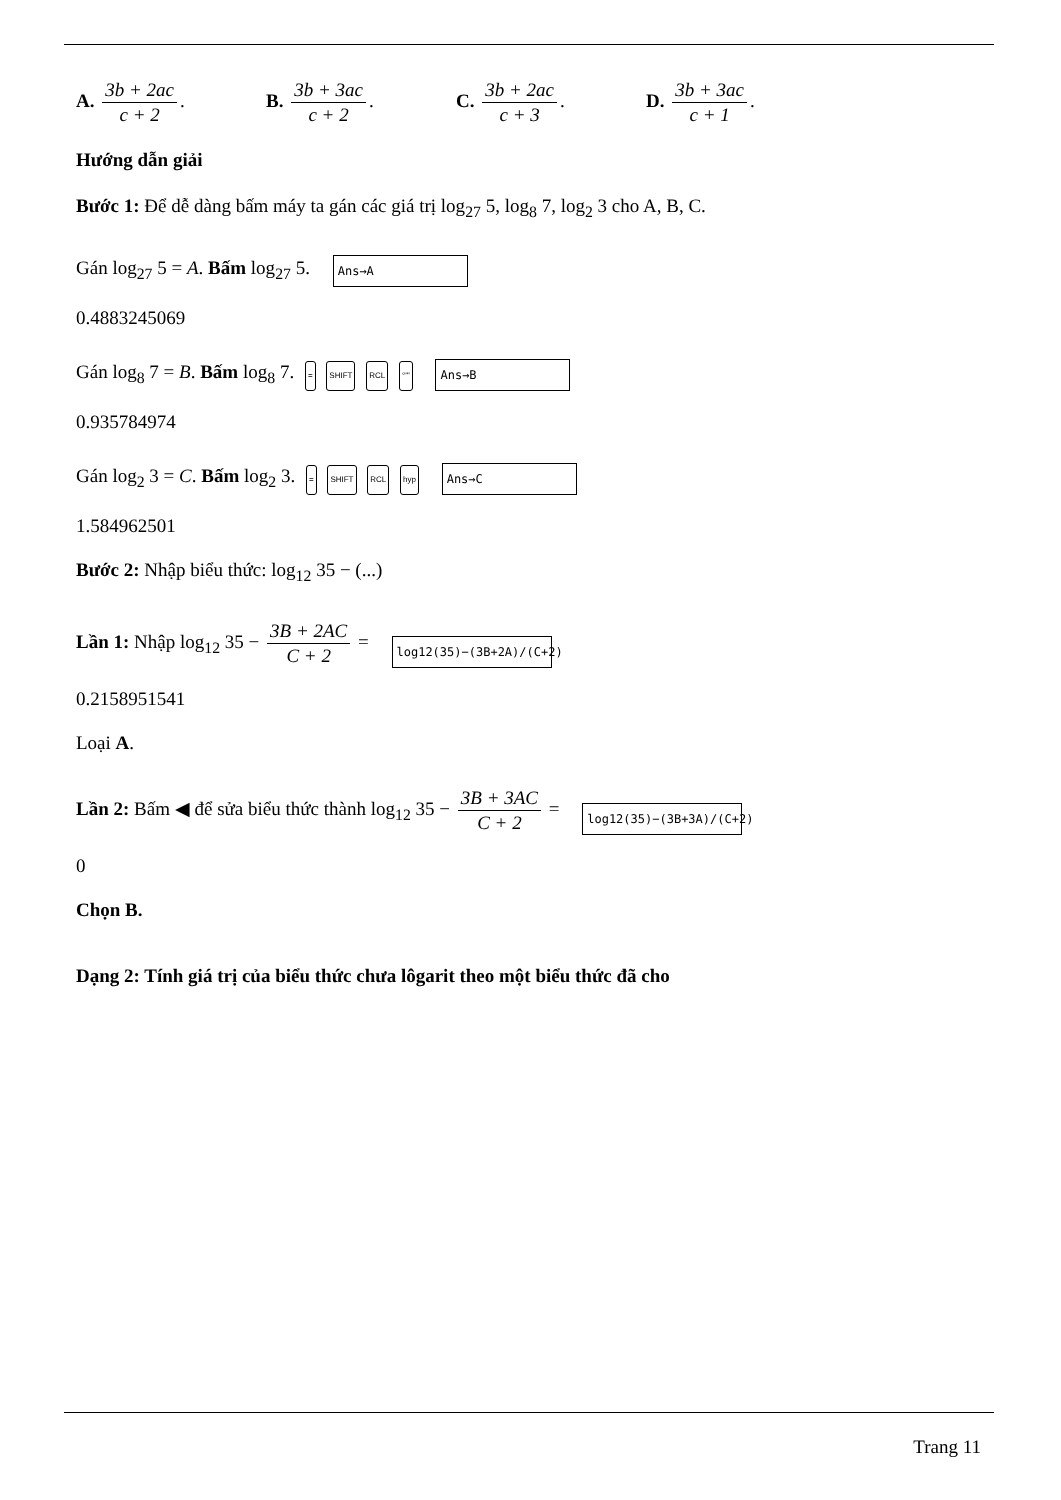A. 3b + 2ac c + 2.
B. 3b + 3ac c + 2.
C. 3b + 2ac c + 3.
D. 3b + 3ac c + 1.
Hướng dẫn giải
Bước 1: Để dễ dàng bấm máy ta gán các giá trị log<sub>27</sub> 5, log<sub>8</sub> 7, log<sub>2</sub> 3 cho A, B, C.
Gán log<sub>27</sub> 5 = A. Bấm log<sub>27</sub> 5. Ans→A
0.4883245069
Gán log<sub>8</sub> 7 = B. Bấm log<sub>8</sub> 7. = SHIFT RCL °''' Ans→B
0.935784974
Gán log<sub>2</sub> 3 = C. Bấm log<sub>2</sub> 3. = SHIFT RCL hyp Ans→C
1.584962501
Bước 2: Nhập biểu thức: log<sub>12</sub> 35 − (...)
Lần 1: Nhập log<sub>12</sub> 35 − 3B + 2AC C + 2 = log12(35)−(3B+2A)/(C+2)
0.2158951541
Loại A.
Lần 2: Bấm ◀ để sửa biểu thức thành log<sub>12</sub> 35 − 3B + 3AC C + 2 = log12(35)−(3B+3A)/(C+2)
0
Chọn B.
Dạng 2: Tính giá trị của biểu thức chưa lôgarit theo một biểu thức đã cho
Trang 11